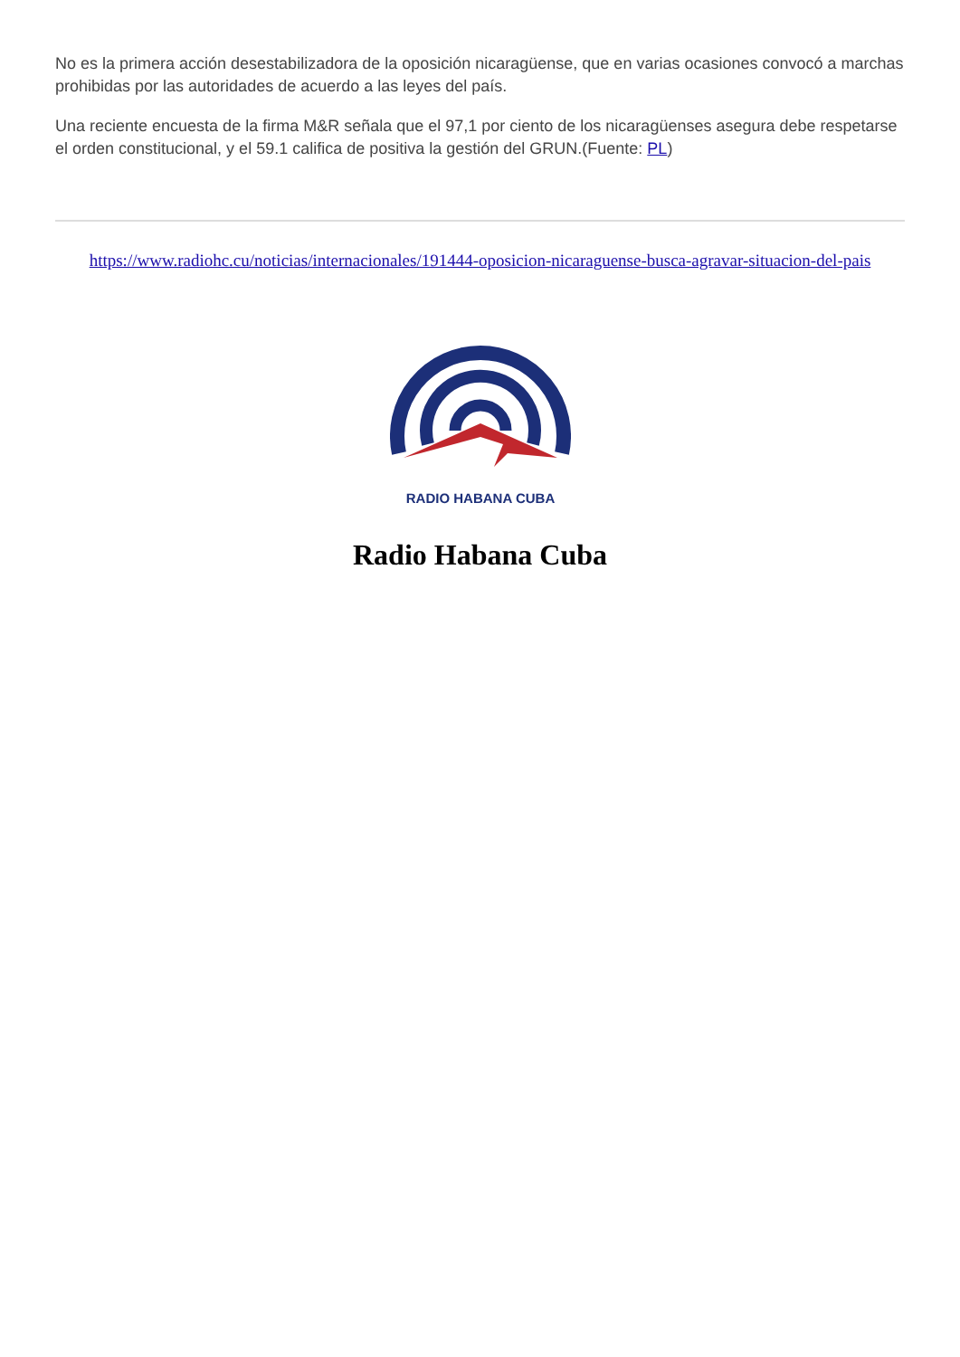No es la primera acción desestabilizadora de la oposición nicaragüense, que en varias ocasiones convocó a marchas prohibidas por las autoridades de acuerdo a las leyes del país.
Una reciente encuesta de la firma M&R señala que el 97,1 por ciento de los nicaragüenses asegura debe respetarse el orden constitucional, y el 59.1 califica de positiva la gestión del GRUN.(Fuente: PL)
https://www.radiohc.cu/noticias/internacionales/191444-oposicion-nicaraguense-busca-agravar-situacion-del-pais
RADIO HABANA CUBA
Radio Habana Cuba